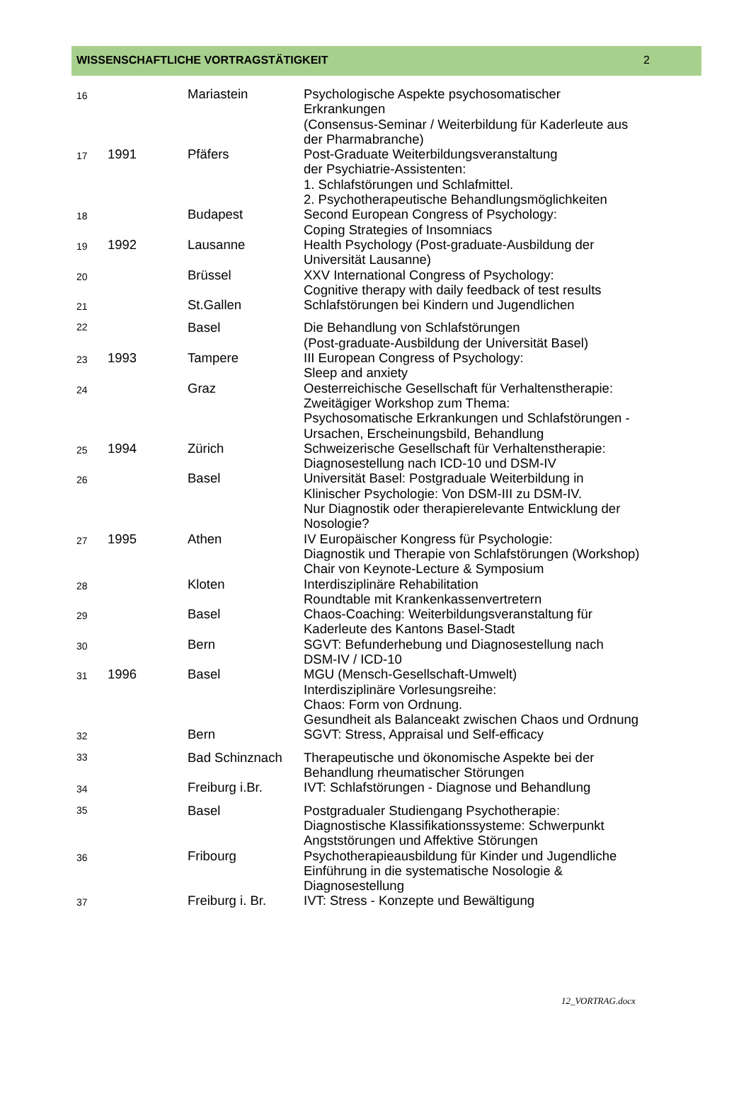WISSENSCHAFTLICHE VORTRAGSTÄTIGKEIT 2
| 16 | | Mariastein | Psychologische Aspekte psychosomatischer Erkrankungen (Consensus-Seminar / Weiterbildung für Kaderleute aus der Pharmabranche) |
| 17 | 1991 | Pfäfers | Post-Graduate Weiterbildungsveranstaltung der Psychiatrie-Assistenten: 1. Schlafstörungen und Schlafmittel. 2. Psychotherapeutische Behandlungsmöglichkeiten |
| 18 | | Budapest | Second European Congress of Psychology: Coping Strategies of Insomniacs |
| 19 | 1992 | Lausanne | Health Psychology (Post-graduate-Ausbildung der Universität Lausanne) |
| 20 | | Brüssel | XXV International Congress of Psychology: Cognitive therapy with daily feedback of test results |
| 21 | | St.Gallen | Schlafstörungen bei Kindern und Jugendlichen |
| 22 | | Basel | Die Behandlung von Schlafstörungen (Post-graduate-Ausbildung der Universität Basel) |
| 23 | 1993 | Tampere | III European Congress of Psychology: Sleep and anxiety |
| 24 | | Graz | Oesterreichische Gesellschaft für Verhaltenstherapie: Zweitägiger Workshop zum Thema: Psychosomatische Erkrankungen und Schlafstörungen - Ursachen, Erscheinungsbild, Behandlung |
| 25 | 1994 | Zürich | Schweizerische Gesellschaft für Verhaltenstherapie: Diagnosestellung nach ICD-10 und DSM-IV |
| 26 | | Basel | Universität Basel: Postgraduale Weiterbildung in Klinischer Psychologie: Von DSM-III zu DSM-IV. Nur Diagnostik oder therapierelevante Entwicklung der Nosologie? |
| 27 | 1995 | Athen | IV Europäischer Kongress für Psychologie: Diagnostik und Therapie von Schlafstörungen (Workshop) Chair von Keynote-Lecture & Symposium |
| 28 | | Kloten | Interdisziplinäre Rehabilitation Roundtable mit Krankenkassenvertretern |
| 29 | | Basel | Chaos-Coaching: Weiterbildungsveranstaltung für Kaderleute des Kantons Basel-Stadt |
| 30 | | Bern | SGVT: Befunderhebung und Diagnosestellung nach DSM-IV / ICD-10 |
| 31 | 1996 | Basel | MGU (Mensch-Gesellschaft-Umwelt) Interdisziplinäre Vorlesungsreihe: Chaos: Form von Ordnung. Gesundheit als Balanceakt zwischen Chaos und Ordnung |
| 32 | | Bern | SGVT: Stress, Appraisal und Self-efficacy |
| 33 | | Bad Schinznach | Therapeutische und ökonomische Aspekte bei der Behandlung rheumatischer Störungen |
| 34 | | Freiburg i.Br. | IVT: Schlafstörungen - Diagnose und Behandlung |
| 35 | | Basel | Postgradualer Studiengang Psychotherapie: Diagnostische Klassifikationssysteme: Schwerpunkt Angststörungen und Affektive Störungen |
| 36 | | Fribourg | Psychotherapieausbildung für Kinder und Jugendliche Einführung in die systematische Nosologie & Diagnosestellung |
| 37 | | Freiburg i. Br. | IVT: Stress - Konzepte und Bewältigung |
12_VORTRAG.docx